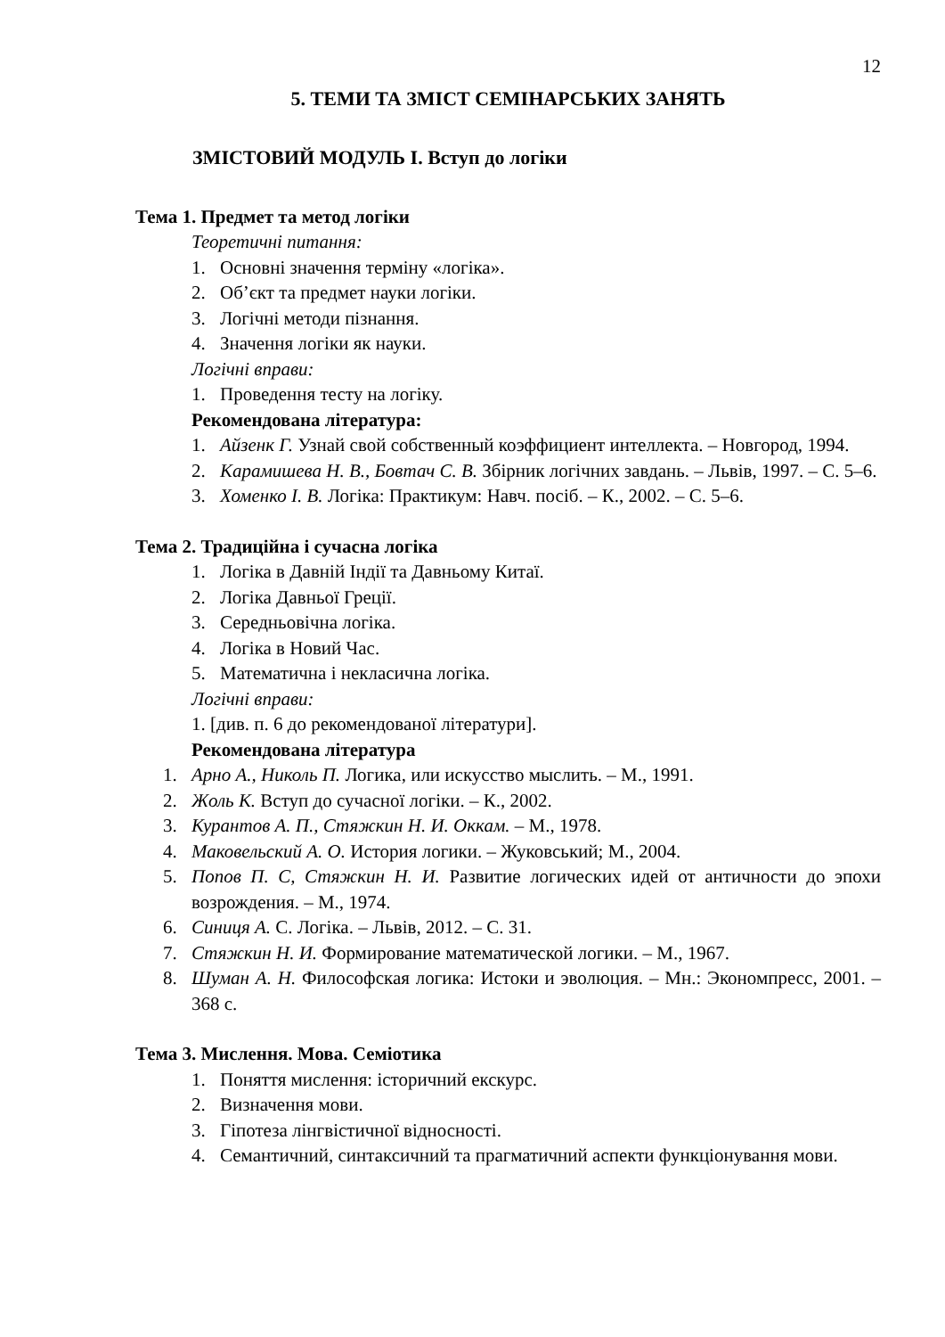12
5. ТЕМИ ТА ЗМІСТ СЕМІНАРСЬКИХ ЗАНЯТЬ
ЗМІСТОВИЙ МОДУЛЬ І. Вступ до логіки
Тема 1. Предмет та метод логіки
Теоретичні питання:
1. Основні значення терміну «логіка».
2. Об’єкт та предмет науки логіки.
3. Логічні методи пізнання.
4. Значення логіки як науки.
Логічні вправи:
1. Проведення тесту на логіку.
Рекомендована література:
1. Айзенк Г. Узнай свой собственный коэффициент интеллекта. – Новгород, 1994.
2. Карамишева Н. В., Бовтач С. В. Збірник логічних завдань. – Львів, 1997. – С. 5–6.
3. Хоменко І. В. Логіка: Практикум: Навч. посіб. – К., 2002. – С. 5–6.
Тема 2. Традиційна і сучасна логіка
1. Логіка в Давній Індії та Давньому Китаї.
2. Логіка Давньої Греції.
3. Середньовічна логіка.
4. Логіка в Новий Час.
5. Математична і некласична логіка.
Логічні вправи:
1. [див. п. 6 до рекомендованої літератури].
Рекомендована література
1. Арно А., Николь П. Логика, или искусство мыслить. – М., 1991.
2. Жоль К. Вступ до сучасної логіки. – К., 2002.
3. Курантов А. П., Стяжкин Н. И. Оккам. – М., 1978.
4. Маковельский А. О. История логики. – Жуковський; М., 2004.
5. Попов П. С, Стяжкин Н. И. Развитие логических идей от античности до эпохи возрождения. – М., 1974.
6. Синиця А. С. Логіка. – Львів, 2012. – С. 31.
7. Стяжкин Н. И. Формирование математической логики. – М., 1967.
8. Шуман А. Н. Философская логика: Истоки и эволюция. – Мн.: Экономпресс, 2001. – 368 с.
Тема 3. Мислення. Мова. Семіотика
1. Поняття мислення: історичний екскурс.
2. Визначення мови.
3. Гіпотеза лінгвістичної відносності.
4. Семантичний, синтаксичний та прагматичний аспекти функціонування мови.